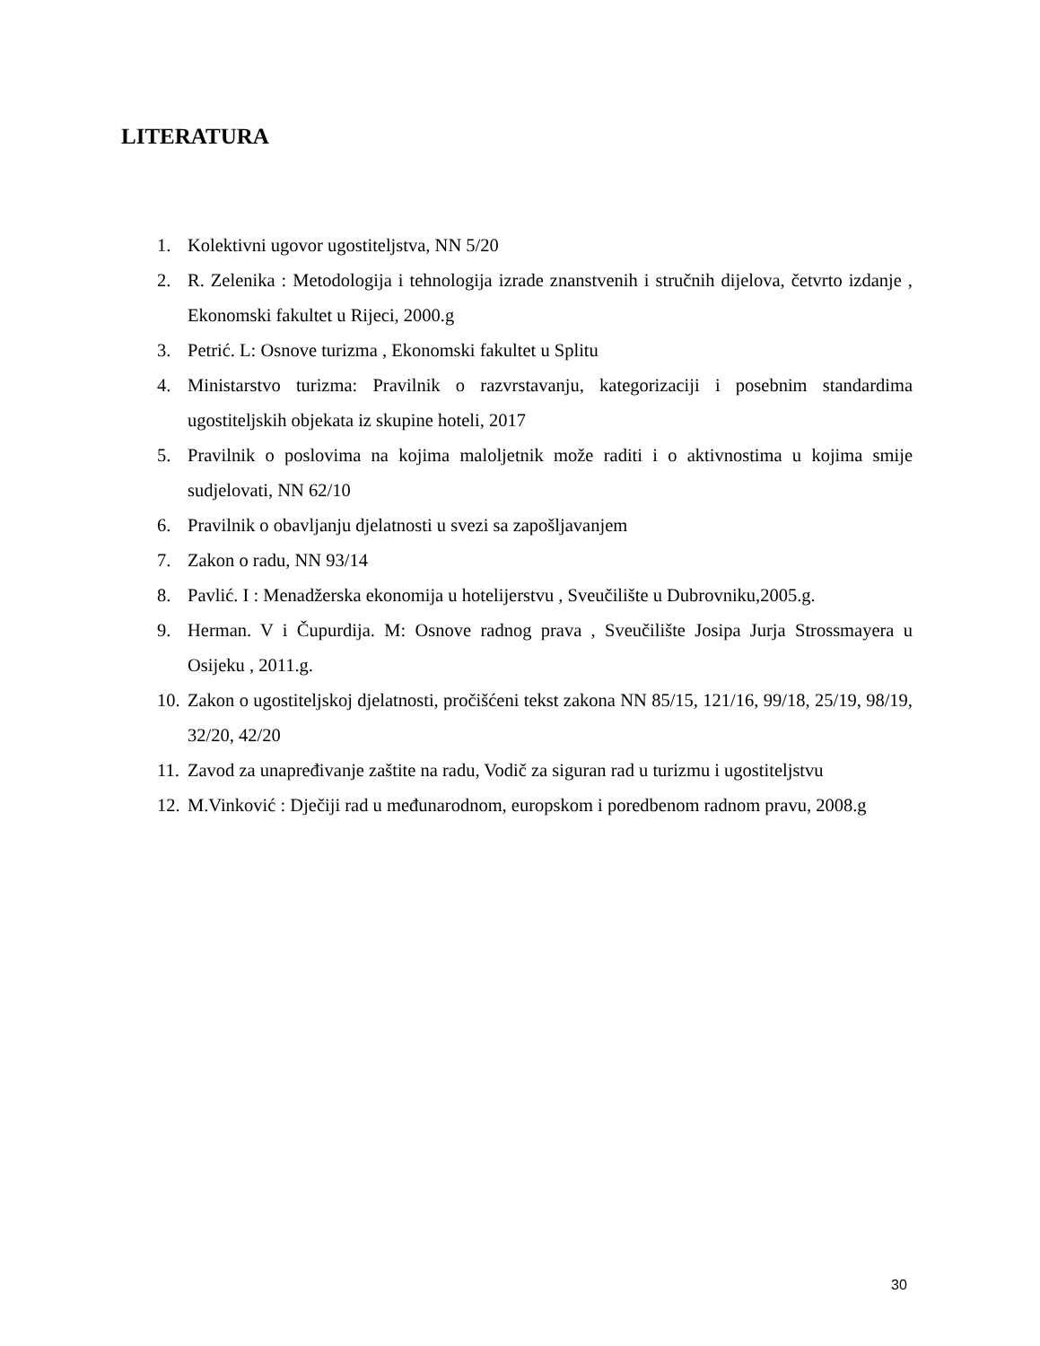LITERATURA
1. Kolektivni ugovor ugostiteljstva, NN 5/20
2. R. Zelenika : Metodologija i tehnologija izrade znanstvenih i stručnih dijelova, četvrto izdanje , Ekonomski fakultet u Rijeci, 2000.g
3. Petrić. L: Osnove turizma , Ekonomski fakultet u Splitu
4. Ministarstvo turizma: Pravilnik o razvrstavanju, kategorizaciji i posebnim standardima ugostiteljskih objekata iz skupine hoteli, 2017
5. Pravilnik o poslovima na kojima maloljetnik može raditi i o aktivnostima u kojima smije sudjelovati, NN 62/10
6. Pravilnik o obavljanju djelatnosti u svezi sa zapošljavanjem
7. Zakon o radu, NN 93/14
8. Pavlić. I : Menadžerska ekonomija u hotelijerstvu , Sveučilište u Dubrovniku,2005.g.
9. Herman. V i Čupurdija. M: Osnove radnog prava , Sveučilište Josipa Jurja Strossmayera u Osijeku , 2011.g.
10. Zakon o ugostiteljskoj djelatnosti, pročišćeni tekst zakona NN 85/15, 121/16, 99/18, 25/19, 98/19, 32/20, 42/20
11. Zavod za unapređivanje zaštite na radu, Vodič za siguran rad u turizmu i ugostiteljstvu
12. M.Vinković : Dječiji rad u međunarodnom, europskom i poredbenom radnom pravu, 2008.g
30